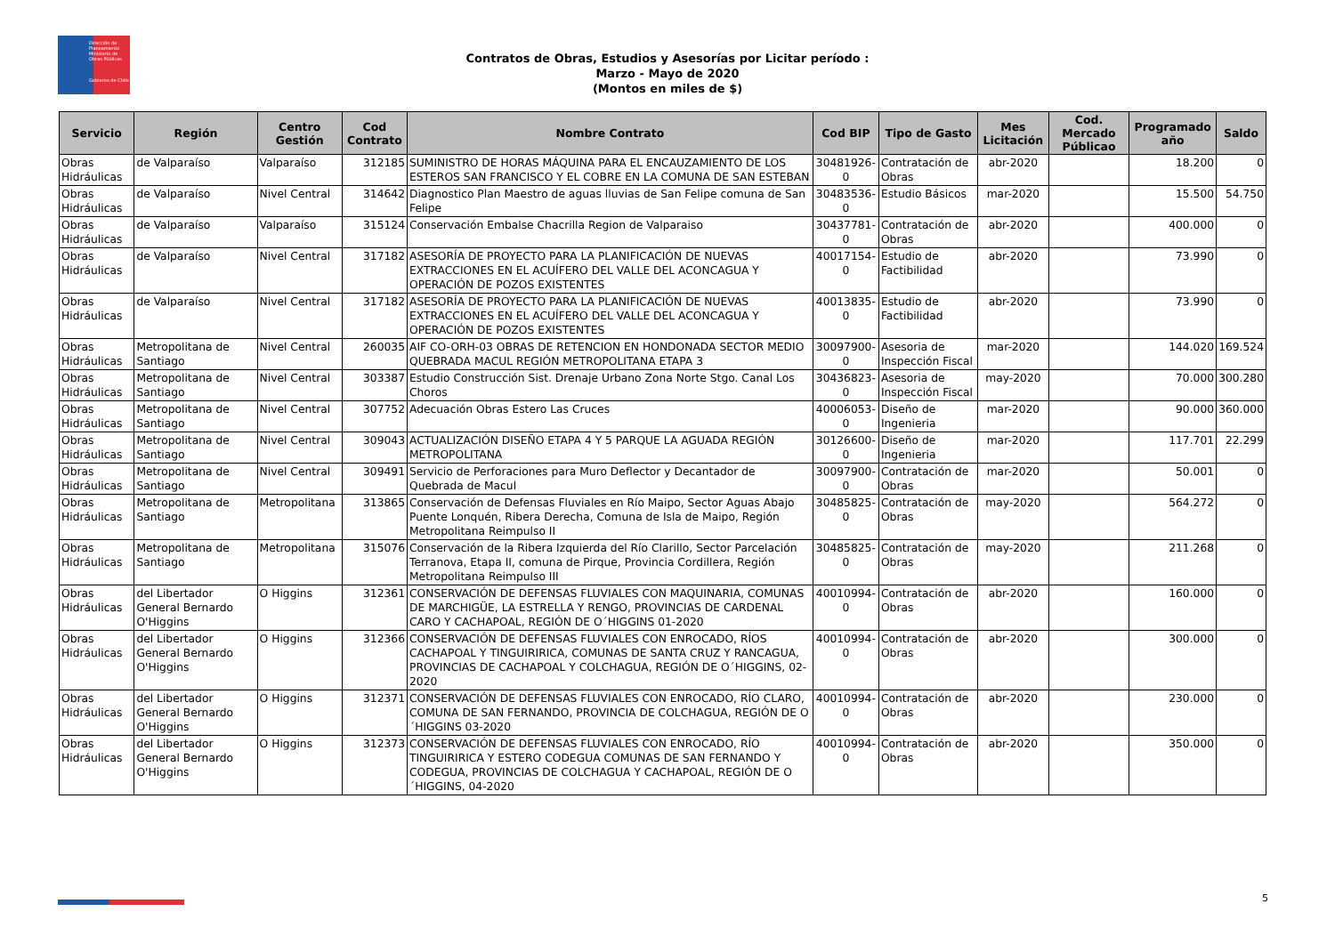Dirección de Planeamiento
Ministerio de Obras Públicas
Gobierno de Chile
Contratos de Obras, Estudios y Asesorías por Licitar período :
Marzo - Mayo de 2020
(Montos en miles de $)
| Servicio | Región | Centro Gestión | Cod Contrato | Nombre Contrato | Cod BIP | Tipo de Gasto | Mes Licitación | Cod. Mercado Públicao | Programado año | Saldo |
| --- | --- | --- | --- | --- | --- | --- | --- | --- | --- | --- |
| Obras Hidráulicas | de Valparaíso | Valparaíso | 312185 | SUMINISTRO DE HORAS MÁQUINA PARA EL ENCAUZAMIENTO DE LOS ESTEROS SAN FRANCISCO Y EL COBRE EN LA COMUNA DE SAN ESTEBAN | 30481926-0 | Contratación de Obras | abr-2020 | | 18.200 | 0 |
| Obras Hidráulicas | de Valparaíso | Nivel Central | 314642 | Diagnostico Plan Maestro de aguas lluvias de San Felipe comuna de San Felipe | 30483536-0 | Estudio Básicos | mar-2020 | | 15.500 | 54.750 |
| Obras Hidráulicas | de Valparaíso | Valparaíso | 315124 | Conservación Embalse Chacrilla Region de Valparaiso | 30437781-0 | Contratación de Obras | abr-2020 | | 400.000 | 0 |
| Obras Hidráulicas | de Valparaíso | Nivel Central | 317182 | ASESORÍA DE PROYECTO PARA LA PLANIFICACIÓN DE NUEVAS EXTRACCIONES EN EL ACUÍFERO DEL VALLE DEL ACONCAGUA Y OPERACIÓN DE POZOS EXISTENTES | 40017154-0 | Estudio de Factibilidad | abr-2020 | | 73.990 | 0 |
| Obras Hidráulicas | de Valparaíso | Nivel Central | 317182 | ASESORÍA DE PROYECTO PARA LA PLANIFICACIÓN DE NUEVAS EXTRACCIONES EN EL ACUÍFERO DEL VALLE DEL ACONCAGUA Y OPERACIÓN DE POZOS EXISTENTES | 40013835-0 | Estudio de Factibilidad | abr-2020 | | 73.990 | 0 |
| Obras Hidráulicas | Metropolitana de Santiago | Nivel Central | 260035 | AIF CO-ORH-03 OBRAS DE RETENCION EN HONDONADA SECTOR MEDIO QUEBRADA MACUL REGIÓN METROPOLITANA ETAPA 3 | 30097900-0 | Asesoria de Inspección Fiscal | mar-2020 | | 144.020 | 169.524 |
| Obras Hidráulicas | Metropolitana de Santiago | Nivel Central | 303387 | Estudio Construcción Sist. Drenaje Urbano Zona Norte Stgo. Canal Los Choros | 30436823-0 | Asesoria de Inspección Fiscal | may-2020 | | 70.000 | 300.280 |
| Obras Hidráulicas | Metropolitana de Santiago | Nivel Central | 307752 | Adecuación Obras Estero Las Cruces | 40006053-0 | Diseño de Ingenieria | mar-2020 | | 90.000 | 360.000 |
| Obras Hidráulicas | Metropolitana de Santiago | Nivel Central | 309043 | ACTUALIZACIÓN DISEÑO ETAPA 4 Y 5 PARQUE LA AGUADA REGIÓN METROPOLITANA | 30126600-0 | Diseño de Ingenieria | mar-2020 | | 117.701 | 22.299 |
| Obras Hidráulicas | Metropolitana de Santiago | Nivel Central | 309491 | Servicio de Perforaciones para Muro Deflector y Decantador de Quebrada de Macul | 30097900-0 | Contratación de Obras | mar-2020 | | 50.001 | 0 |
| Obras Hidráulicas | Metropolitana de Santiago | Metropolitana | 313865 | Conservación de Defensas Fluviales en Río Maipo, Sector Aguas Abajo Puente Lonquén, Ribera Derecha, Comuna de Isla de Maipo, Región Metropolitana Reimpulso II | 30485825-0 | Contratación de Obras | may-2020 | | 564.272 | 0 |
| Obras Hidráulicas | Metropolitana de Santiago | Metropolitana | 315076 | Conservación de la Ribera Izquierda del Río Clarillo, Sector Parcelación Terranova, Etapa II, comuna de Pirque, Provincia Cordillera, Región Metropolitana Reimpulso III | 30485825-0 | Contratación de Obras | may-2020 | | 211.268 | 0 |
| Obras Hidráulicas | del Libertador General Bernardo O'Higgins | O Higgins | 312361 | CONSERVACIÓN DE DEFENSAS FLUVIALES CON MAQUINARIA, COMUNAS DE MARCHIGÜE, LA ESTRELLA Y RENGO, PROVINCIAS DE CARDENAL CARO Y CACHAPOAL, REGIÓN DE O´HIGGINS 01-2020 | 40010994-0 | Contratación de Obras | abr-2020 | | 160.000 | 0 |
| Obras Hidráulicas | del Libertador General Bernardo O'Higgins | O Higgins | 312366 | CONSERVACIÓN DE DEFENSAS FLUVIALES CON ENROCADO, RÍOS CACHAPOAL Y TINGUIRIRICA, COMUNAS DE SANTA CRUZ Y RANCAGUA, PROVINCIAS DE CACHAPOAL Y COLCHAGUA, REGIÓN DE O´HIGGINS, 02-2020 | 40010994-0 | Contratación de Obras | abr-2020 | | 300.000 | 0 |
| Obras Hidráulicas | del Libertador General Bernardo O'Higgins | O Higgins | 312371 | CONSERVACIÓN DE DEFENSAS FLUVIALES CON ENROCADO, RÍO CLARO, COMUNA DE SAN FERNANDO, PROVINCIA DE COLCHAGUA, REGIÓN DE O´HIGGINS 03-2020 | 40010994-0 | Contratación de Obras | abr-2020 | | 230.000 | 0 |
| Obras Hidráulicas | del Libertador General Bernardo O'Higgins | O Higgins | 312373 | CONSERVACIÓN DE DEFENSAS FLUVIALES CON ENROCADO, RÍO TINGUIRIRICA Y ESTERO CODEGUA COMUNAS DE SAN FERNANDO Y CODEGUA, PROVINCIAS DE COLCHAGUA Y CACHAPOAL, REGIÓN DE O´HIGGINS, 04-2020 | 40010994-0 | Contratación de Obras | abr-2020 | | 350.000 | 0 |
5